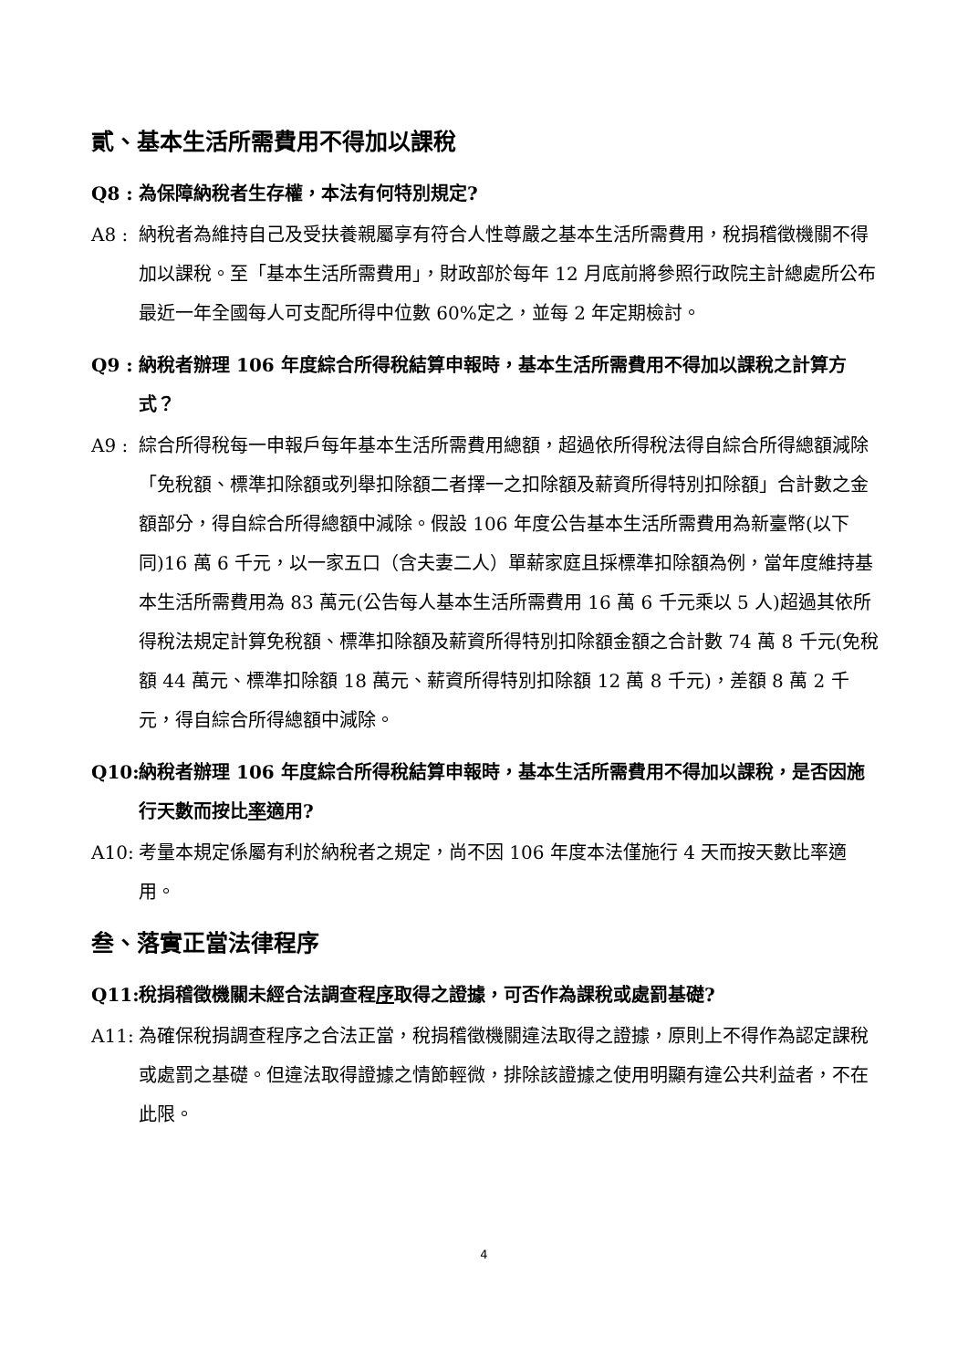貳、基本生活所需費用不得加以課稅
Q8 : 為保障納稅者生存權，本法有何特別規定?
A8 : 納稅者為維持自己及受扶養親屬享有符合人性尊嚴之基本生活所需費用，稅捐稽徵機關不得加以課稅。至「基本生活所需費用」，財政部於每年 12 月底前將參照行政院主計總處所公布最近一年全國每人可支配所得中位數 60%定之，並每 2 年定期檢討。
Q9 : 納稅者辦理 106 年度綜合所得稅結算申報時，基本生活所需費用不得加以課稅之計算方式？
A9 : 綜合所得稅每一申報戶每年基本生活所需費用總額，超過依所得稅法得自綜合所得總額減除「免稅額、標準扣除額或列舉扣除額二者擇一之扣除額及薪資所得特別扣除額」合計數之金額部分，得自綜合所得總額中減除。假設 106 年度公告基本生活所需費用為新臺幣(以下同)16 萬 6 千元，以一家五口（含夫妻二人）單薪家庭且採標準扣除額為例，當年度維持基本生活所需費用為 83 萬元(公告每人基本生活所需費用 16 萬 6 千元乘以 5 人)超過其依所得稅法規定計算免稅額、標準扣除額及薪資所得特別扣除額金額之合計數 74 萬 8 千元(免稅額 44 萬元、標準扣除額 18 萬元、薪資所得特別扣除額 12 萬 8 千元)，差額 8 萬 2 千元，得自綜合所得總額中減除。
Q10: 納稅者辦理 106 年度綜合所得稅結算申報時，基本生活所需費用不得加以課稅，是否因施行天數而按比率適用?
A10: 考量本規定係屬有利於納稅者之規定，尚不因 106 年度本法僅施行 4 天而按天數比率適用。
叁、落實正當法律程序
Q11: 稅捐稽徵機關未經合法調查程序取得之證據，可否作為課稅或處罰基礎?
A11: 為確保稅捐調查程序之合法正當，稅捐稽徵機關違法取得之證據，原則上不得作為認定課稅或處罰之基礎。但違法取得證據之情節輕微，排除該證據之使用明顯有違公共利益者，不在此限。
4